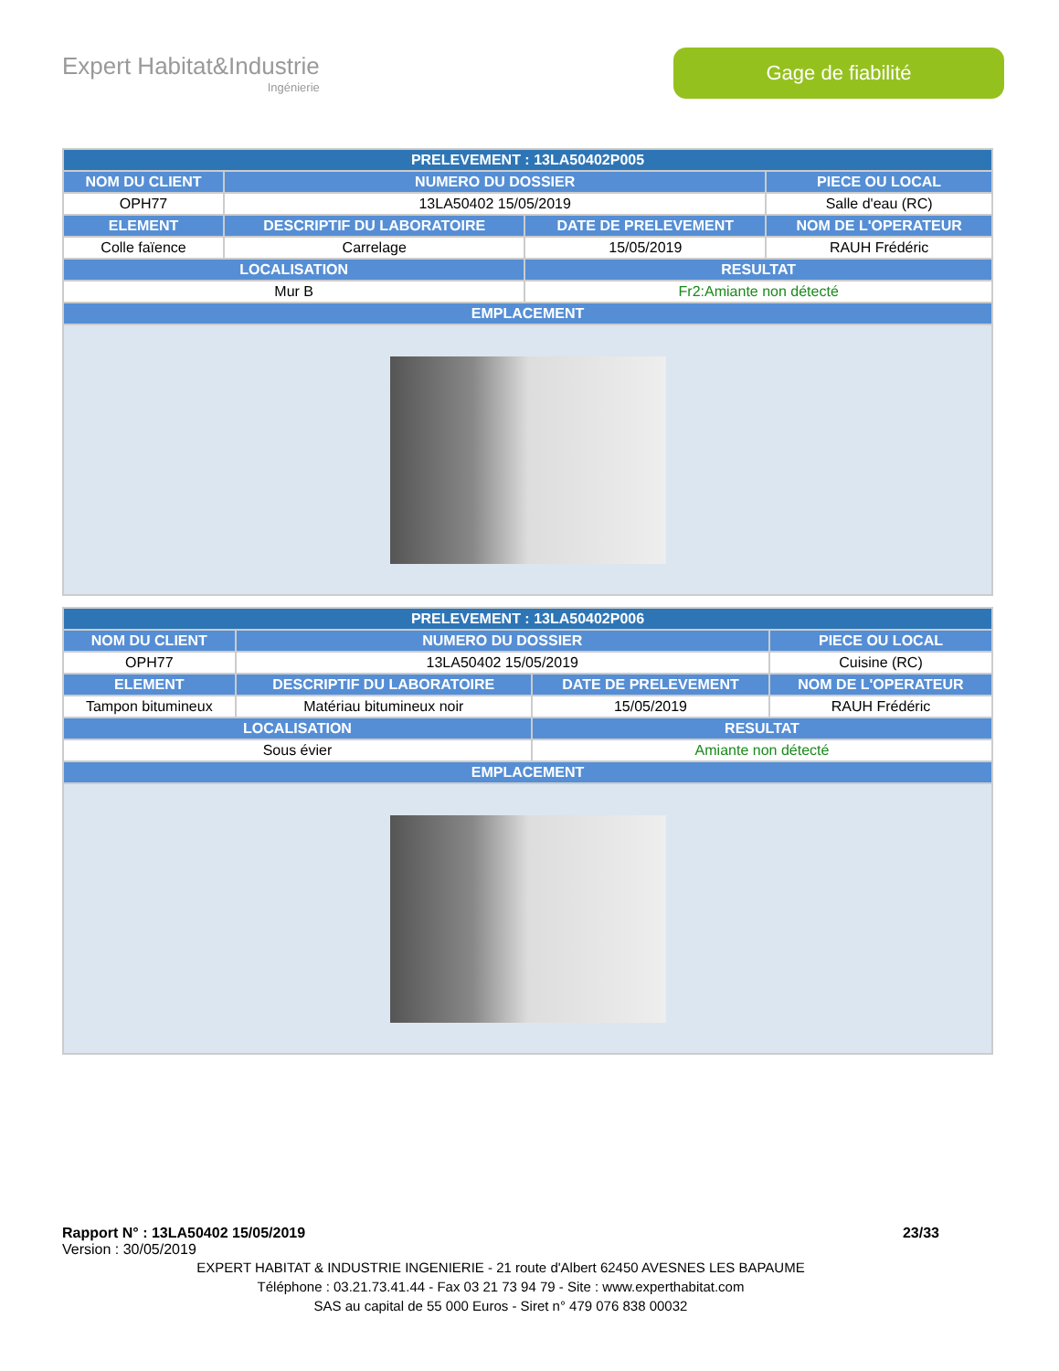Expert Habitat&Industrie
Ingénierie
Gage de fiabilité
| PRELEVEMENT : 13LA50402P005 | | | |
| --- | --- | --- | --- |
| NOM DU CLIENT | NUMERO DU DOSSIER | | PIECE OU LOCAL |
| OPH77 | 13LA50402 15/05/2019 | | Salle d'eau (RC) |
| ELEMENT | DESCRIPTIF DU LABORATOIRE | DATE DE PRELEVEMENT | NOM DE L'OPERATEUR |
| Colle faïence | Carrelage | 15/05/2019 | RAUH Frédéric |
| LOCALISATION | | RESULTAT | |
| Mur B | | Fr2:Amiante non détecté | |
| EMPLACEMENT | | | |
| PRELEVEMENT : 13LA50402P006 | | | |
| --- | --- | --- | --- |
| NOM DU CLIENT | NUMERO DU DOSSIER | | PIECE OU LOCAL |
| OPH77 | 13LA50402 15/05/2019 | | Cuisine (RC) |
| ELEMENT | DESCRIPTIF DU LABORATOIRE | DATE DE PRELEVEMENT | NOM DE L'OPERATEUR |
| Tampon bitumineux | Matériau bitumineux noir | 15/05/2019 | RAUH Frédéric |
| LOCALISATION | | RESULTAT | |
| Sous évier | | Amiante non détecté | |
| EMPLACEMENT | | | |
Rapport N° : 13LA50402 15/05/2019 23/33
Version : 30/05/2019
EXPERT HABITAT & INDUSTRIE INGENIERIE - 21 route d'Albert 62450 AVESNES LES BAPAUME
Téléphone : 03.21.73.41.44 - Fax 03 21 73 94 79 - Site : www.experthabitat.com
SAS au capital de 55 000 Euros - Siret n° 479 076 838 00032